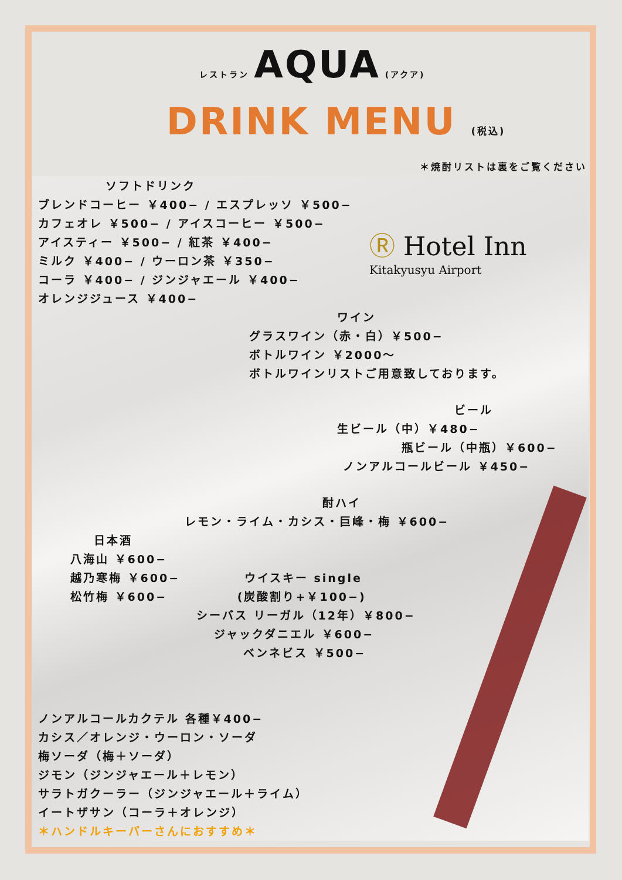レストラン AQUA (アクア)
DRINK MENU (税込)
＊焼酎リストは裏をご覧ください
ソフトドリンク
ブレンドコーヒー ￥400− / エスプレッソ ￥500−
カフェオレ ￥500− / アイスコーヒー ￥500−
アイスティー ￥500− / 紅茶 ￥400−
ミルク ￥400− / ウーロン茶 ￥350−
コーラ ￥400− / ジンジャエール ￥400−
オレンジジュース ￥400−
Ⓡ Hotel Inn
Kitakyusyu Airport
ワイン
グラスワイン（赤・白）￥500−
ボトルワイン ￥2000〜
ボトルワインリストご用意致しております。
ビール
生ビール（中）￥480−
瓶ビール（中瓶）￥600−
ノンアルコールビール ￥450−
酎ハイ
レモン・ライム・カシス・巨峰・梅 ￥600−
日本酒
八海山 ￥600−
越乃寒梅 ￥600− ウイスキー single
松竹梅 ￥600− (炭酸割り+￥100−)
シーバス リーガル（12年）￥800−
ジャックダニエル ￥600−
ベンネビス ￥500−
ノンアルコールカクテル 各種￥400−
カシス／オレンジ・ウーロン・ソーダ
梅ソーダ（梅＋ソーダ）
ジモン（ジンジャエール＋レモン）
サラトガクーラー（ジンジャエール＋ライム）
イートザサン（コーラ＋オレンジ）
＊ハンドルキーパーさんにおすすめ＊